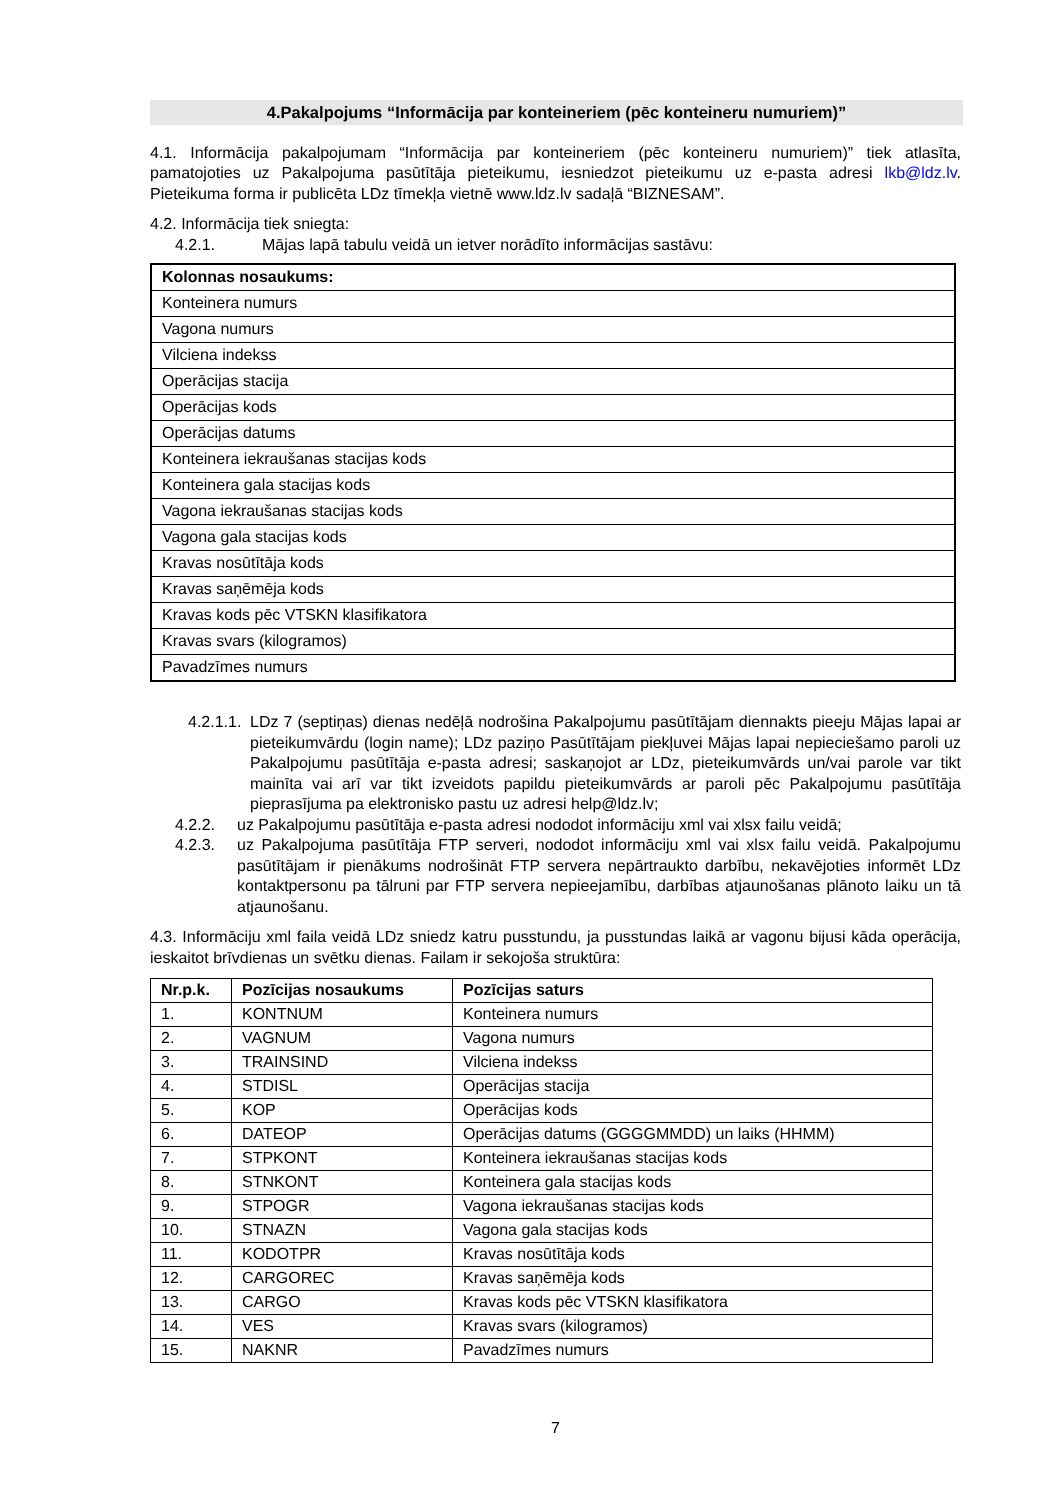4.Pakalpojums “Informācija par konteineriem (pēc konteineru numuriem)”
4.1. Informācija pakalpojumam “Informācija par konteineriem (pēc konteineru numuriem)” tiek atlasīta, pamatojoties uz Pakalpojuma pasūtītāja pieteikumu, iesniedzot pieteikumu uz e-pasta adresi lkb@ldz.lv. Pieteikuma forma ir publicēta LDz tīmekļa vietnē www.ldz.lv sadaļā “BIZNESAM”.
4.2. Informācija tiek sniegta:
4.2.1. Mājas lapā tabulu veidā un ietver norādīto informācijas sastāvu:
| Kolonnas nosaukums: |
| --- |
| Konteinera numurs |
| Vagona numurs |
| Vilciena indekss |
| Operācijas stacija |
| Operācijas kods |
| Operācijas datums |
| Konteinera iekraušanas stacijas kods |
| Konteinera gala stacijas kods |
| Vagona iekraušanas stacijas kods |
| Vagona gala stacijas kods |
| Kravas nosūtītāja kods |
| Kravas saņēmēja kods |
| Kravas kods pēc VTSKN klasifikatora |
| Kravas svars (kilogramos) |
| Pavadzīmes numurs |
4.2.1.1. LDz 7 (septiņas) dienas nedēļā nodrošina Pakalpojumu pasūtītājam diennakts pieeju Mājas lapai ar pieteikumvārdu (login name); LDz paziņo Pasūtītājam piekļuvei Mājas lapai nepieciešamo paroli uz Pakalpojumu pasūtītāja e-pasta adresi; saskaņojot ar LDz, pieteikumvārds un/vai parole var tikt mainīta vai arī var tikt izveidots papildu pieteikumvārds ar paroli pēc Pakalpojumu pasūtītāja pieprasījuma pa elektronisko pastu uz adresi help@ldz.lv;
4.2.2. uz Pakalpojumu pasūtītāja e-pasta adresi nododot informāciju xml vai xlsx failu veidā;
4.2.3. uz Pakalpojuma pasūtītāja FTP serveri, nododot informāciju xml vai xlsx failu veidā. Pakalpojumu pasūtītājam ir pienākums nodrošināt FTP servera nepārtraukto darbību, nekavējoties informēt LDz kontaktpersonu pa tālruni par FTP servera nepieejamību, darbības atjaunošanas plānoto laiku un tā atjaunošanu.
4.3. Informāciju xml faila veidā LDz sniedz katru pusstundu, ja pusstundas laikā ar vagonu bijusi kāda operācija, ieskaitot brīvdienas un svētku dienas. Failam ir sekojoša struktūra:
| Nr.p.k. | Pozīcijas nosaukums | Pozīcijas saturs |
| --- | --- | --- |
| 1. | KONTNUM | Konteinera numurs |
| 2. | VAGNUM | Vagona numurs |
| 3. | TRAINSIND | Vilciena indekss |
| 4. | STDISL | Operācijas stacija |
| 5. | KOP | Operācijas kods |
| 6. | DATEOP | Operācijas datums (GGGGMMDD) un laiks (HHMM) |
| 7. | STPKONT | Konteinera iekraušanas stacijas kods |
| 8. | STNKONT | Konteinera gala stacijas kods |
| 9. | STPOGR | Vagona iekraušanas stacijas kods |
| 10. | STNAZN | Vagona gala stacijas kods |
| 11. | KODOTPR | Kravas nosūtītāja kods |
| 12. | CARGOREC | Kravas saņēmēja kods |
| 13. | CARGO | Kravas kods pēc VTSKN klasifikatora |
| 14. | VES | Kravas svars (kilogramos) |
| 15. | NAKNR | Pavadzīmes numurs |
7